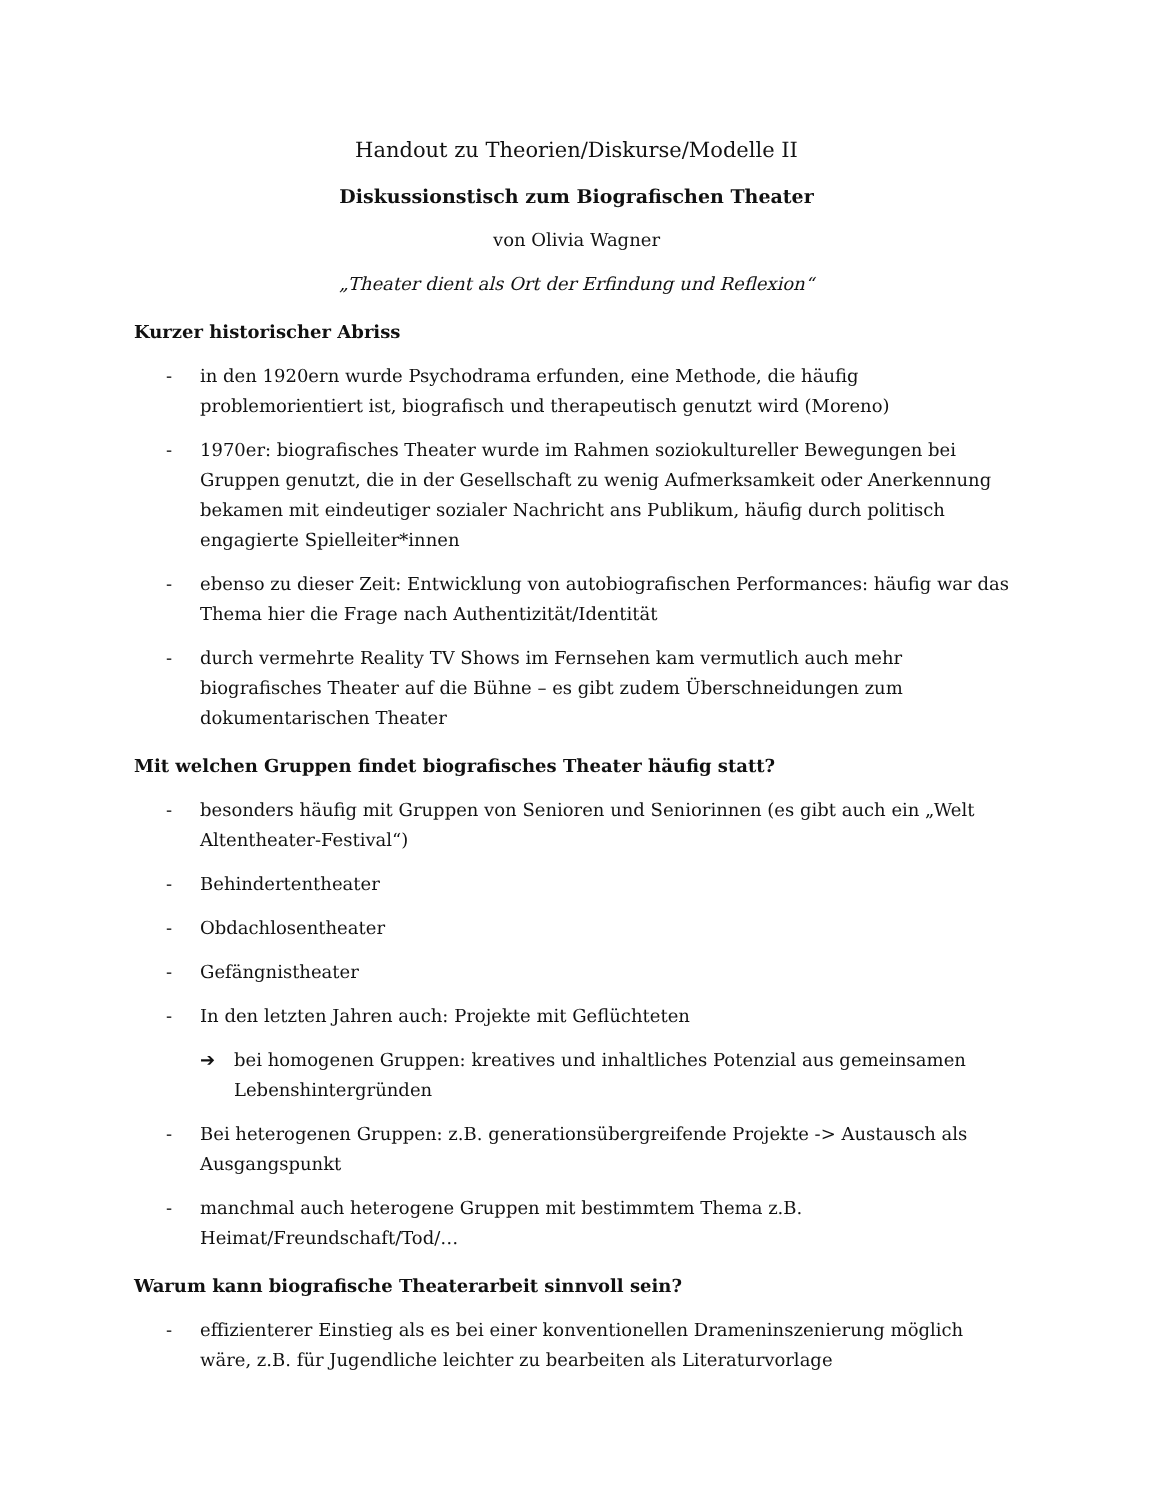Handout zu Theorien/Diskurse/Modelle II
Diskussionstisch zum Biografischen Theater
von Olivia Wagner
„Theater dient als Ort der Erfindung und Reflexion“
Kurzer historischer Abriss
- in den 1920ern wurde Psychodrama erfunden, eine Methode, die häufig problemorientiert ist, biografisch und therapeutisch genutzt wird (Moreno)
- 1970er: biografisches Theater wurde im Rahmen soziokultureller Bewegungen bei Gruppen genutzt, die in der Gesellschaft zu wenig Aufmerksamkeit oder Anerkennung bekamen mit eindeutiger sozialer Nachricht ans Publikum, häufig durch politisch engagierte Spielleiter*innen
- ebenso zu dieser Zeit: Entwicklung von autobiografischen Performances: häufig war das Thema hier die Frage nach Authentizität/Identität
- durch vermehrte Reality TV Shows im Fernsehen kam vermutlich auch mehr biografisches Theater auf die Bühne – es gibt zudem Überschneidungen zum dokumentarischen Theater
Mit welchen Gruppen findet biografisches Theater häufig statt?
- besonders häufig mit Gruppen von Senioren und Seniorinnen (es gibt auch ein „Welt Altentheater-Festival“)
- Behindertentheater
- Obdachlosentheater
- Gefängnistheater
- In den letzten Jahren auch: Projekte mit Geflüchteten
➔ bei homogenen Gruppen: kreatives und inhaltliches Potenzial aus gemeinsamen Lebenshintergründen
- Bei heterogenen Gruppen: z.B. generationsübergreifende Projekte -> Austausch als Ausgangspunkt
- manchmal auch heterogene Gruppen mit bestimmtem Thema z.B. Heimat/Freundschaft/Tod/…
Warum kann biografische Theaterarbeit sinnvoll sein?
- effizienterer Einstieg als es bei einer konventionellen Drameninszenierung möglich wäre, z.B. für Jugendliche leichter zu bearbeiten als Literaturvorlage